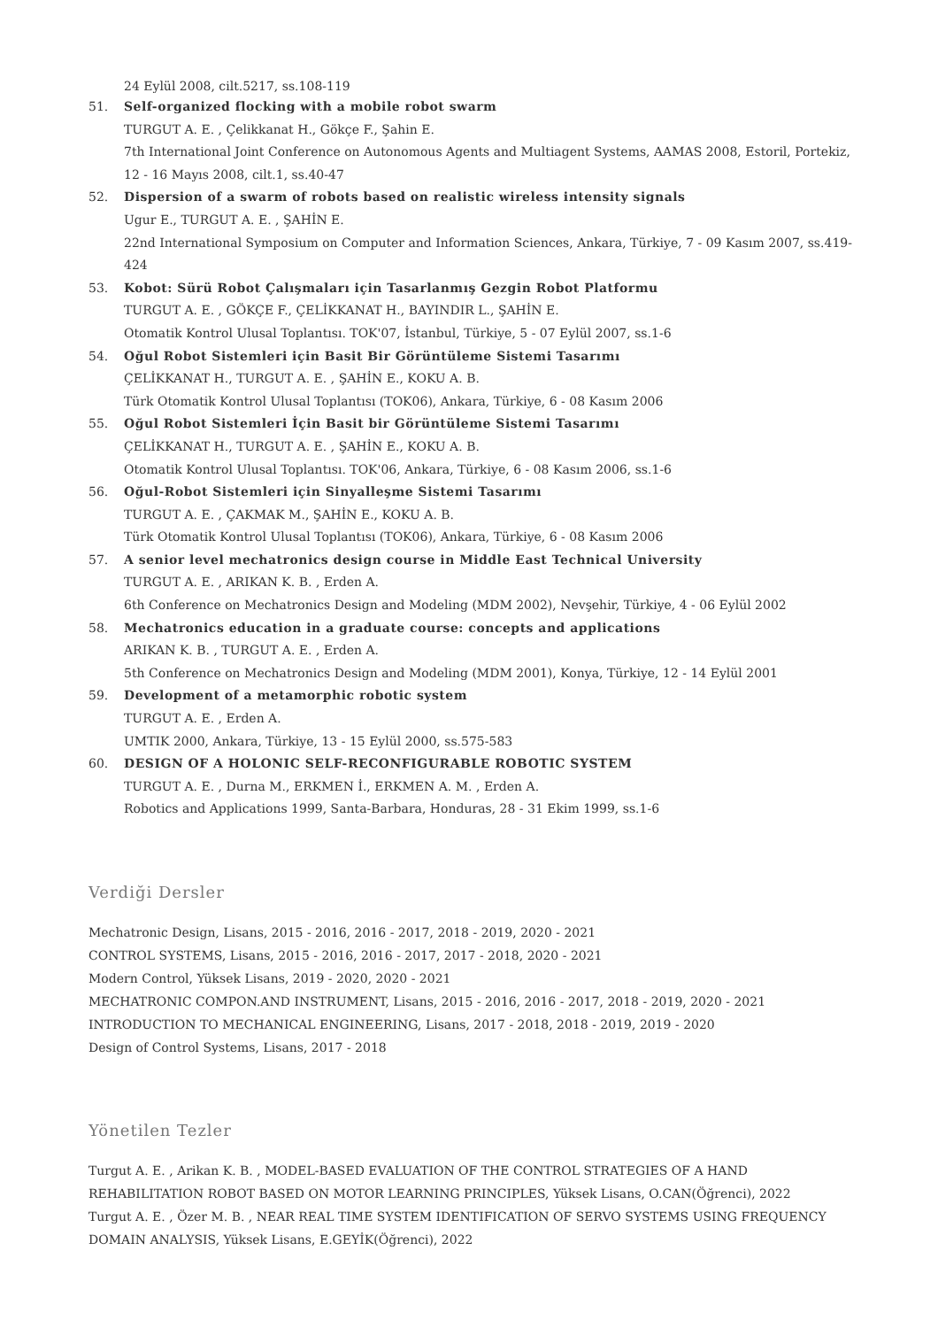24 Eylül 2008, cilt.5217, ss.108-119
51. Self-organized flocking with a mobile robot swarm
TURGUT A. E. , Çelikkanat H., Gökçe F., Şahin E.
7th International Joint Conference on Autonomous Agents and Multiagent Systems, AAMAS 2008, Estoril, Portekiz, 12 - 16 Mayıs 2008, cilt.1, ss.40-47
52. Dispersion of a swarm of robots based on realistic wireless intensity signals
Ugur E., TURGUT A. E. , ŞAHİN E.
22nd International Symposium on Computer and Information Sciences, Ankara, Türkiye, 7 - 09 Kasım 2007, ss.419-424
53. Kobot: Sürü Robot Çalışmaları için Tasarlanmış Gezgin Robot Platformu
TURGUT A. E. , GÖKÇE F., ÇELİKKANAT H., BAYINDIR L., ŞAHİN E.
Otomatik Kontrol Ulusal Toplantısı. TOK'07, İstanbul, Türkiye, 5 - 07 Eylül 2007, ss.1-6
54. Oğul Robot Sistemleri için Basit Bir Görüntüleme Sistemi Tasarımı
ÇELİKKANAT H., TURGUT A. E. , ŞAHİN E., KOKU A. B.
Türk Otomatik Kontrol Ulusal Toplantısı (TOK06), Ankara, Türkiye, 6 - 08 Kasım 2006
55. Oğul Robot Sistemleri İçin Basit bir Görüntüleme Sistemi Tasarımı
ÇELİKKANAT H., TURGUT A. E. , ŞAHİN E., KOKU A. B.
Otomatik Kontrol Ulusal Toplantısı. TOK'06, Ankara, Türkiye, 6 - 08 Kasım 2006, ss.1-6
56. Oğul-Robot Sistemleri için Sinyalleşme Sistemi Tasarımı
TURGUT A. E. , ÇAKMAK M., ŞAHİN E., KOKU A. B.
Türk Otomatik Kontrol Ulusal Toplantısı (TOK06), Ankara, Türkiye, 6 - 08 Kasım 2006
57. A senior level mechatronics design course in Middle East Technical University
TURGUT A. E. , ARIKAN K. B. , Erden A.
6th Conference on Mechatronics Design and Modeling (MDM 2002), Nevşehir, Türkiye, 4 - 06 Eylül 2002
58. Mechatronics education in a graduate course: concepts and applications
ARIKAN K. B. , TURGUT A. E. , Erden A.
5th Conference on Mechatronics Design and Modeling (MDM 2001), Konya, Türkiye, 12 - 14 Eylül 2001
59. Development of a metamorphic robotic system
TURGUT A. E. , Erden A.
UMTIK 2000, Ankara, Türkiye, 13 - 15 Eylül 2000, ss.575-583
60. DESIGN OF A HOLONIC SELF-RECONFIGURABLE ROBOTIC SYSTEM
TURGUT A. E. , Durna M., ERKMEN İ., ERKMEN A. M. , Erden A.
Robotics and Applications 1999, Santa-Barbara, Honduras, 28 - 31 Ekim 1999, ss.1-6
Verdiği Dersler
Mechatronic Design, Lisans, 2015 - 2016, 2016 - 2017, 2018 - 2019, 2020 - 2021
CONTROL SYSTEMS, Lisans, 2015 - 2016, 2016 - 2017, 2017 - 2018, 2020 - 2021
Modern Control, Yüksek Lisans, 2019 - 2020, 2020 - 2021
MECHATRONIC COMPON.AND INSTRUMENT, Lisans, 2015 - 2016, 2016 - 2017, 2018 - 2019, 2020 - 2021
INTRODUCTION TO MECHANICAL ENGINEERING, Lisans, 2017 - 2018, 2018 - 2019, 2019 - 2020
Design of Control Systems, Lisans, 2017 - 2018
Yönetilen Tezler
Turgut A. E. , Arikan K. B. , MODEL-BASED EVALUATION OF THE CONTROL STRATEGIES OF A HAND REHABILITATION ROBOT BASED ON MOTOR LEARNING PRINCIPLES, Yüksek Lisans, O.CAN(Öğrenci), 2022
Turgut A. E. , Özer M. B. , NEAR REAL TIME SYSTEM IDENTIFICATION OF SERVO SYSTEMS USING FREQUENCY DOMAIN ANALYSIS, Yüksek Lisans, E.GEYİK(Öğrenci), 2022